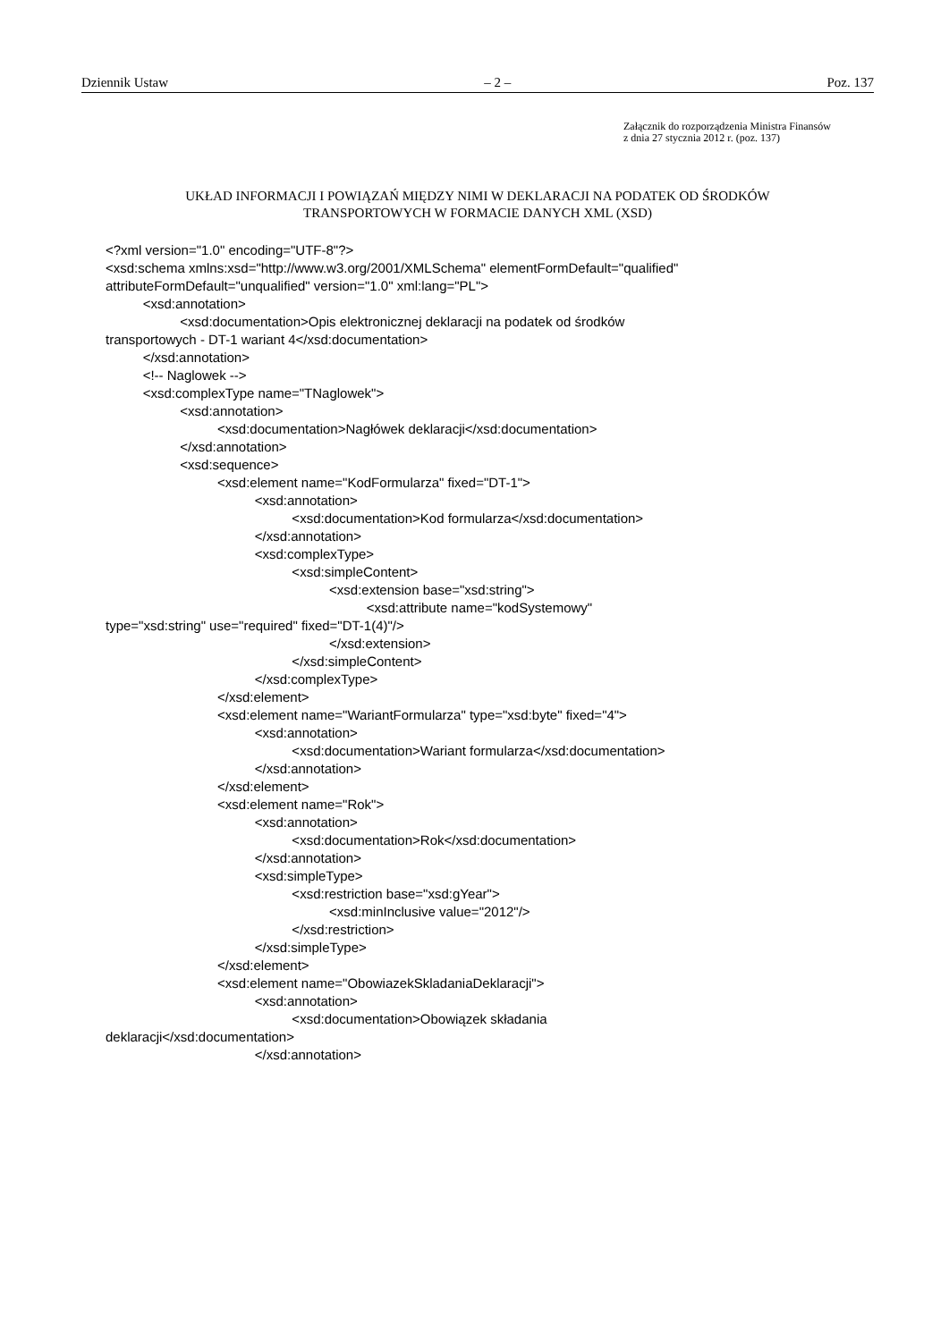Dziennik Ustaw – 2 – Poz. 137
Załącznik do rozporządzenia Ministra Finansów
z dnia 27 stycznia 2012 r. (poz. 137)
UKŁAD INFORMACJI I POWIĄZAŃ MIĘDZY NIMI W DEKLARACJI NA PODATEK OD ŚRODKÓW
TRANSPORTOWYCH W FORMACIE DANYCH XML (XSD)
<?xml version="1.0" encoding="UTF-8"?> <xsd:schema xmlns:xsd="http://www.w3.org/2001/XMLSchema" elementFormDefault="qualified" attributeFormDefault="unqualified" version="1.0" xml:lang="PL"> <xsd:annotation> <xsd:documentation>Opis elektronicznej deklaracji na podatek od środków transportowych - DT-1 wariant 4</xsd:documentation> </xsd:annotation> <!-- Naglowek --> <xsd:complexType name="TNaglowek"> <xsd:annotation> <xsd:documentation>Nagłówek deklaracji</xsd:documentation> </xsd:annotation> <xsd:sequence> <xsd:element name="KodFormularza" fixed="DT-1"> <xsd:annotation> <xsd:documentation>Kod formularza</xsd:documentation> </xsd:annotation> <xsd:complexType> <xsd:simpleContent> <xsd:extension base="xsd:string"> <xsd:attribute name="kodSystemowy" type="xsd:string" use="required" fixed="DT-1(4)"/> </xsd:extension> </xsd:simpleContent> </xsd:complexType> </xsd:element> <xsd:element name="WariantFormularza" type="xsd:byte" fixed="4"> <xsd:annotation> <xsd:documentation>Wariant formularza</xsd:documentation> </xsd:annotation> </xsd:element> <xsd:element name="Rok"> <xsd:annotation> <xsd:documentation>Rok</xsd:documentation> </xsd:annotation> <xsd:simpleType> <xsd:restriction base="xsd:gYear"> <xsd:minInclusive value="2012"/> </xsd:restriction> </xsd:simpleType> </xsd:element> <xsd:element name="ObowiazekSkladaniaDeklaracji"> <xsd:annotation> <xsd:documentation>Obowiązek składania deklaracji</xsd:documentation> </xsd:annotation>